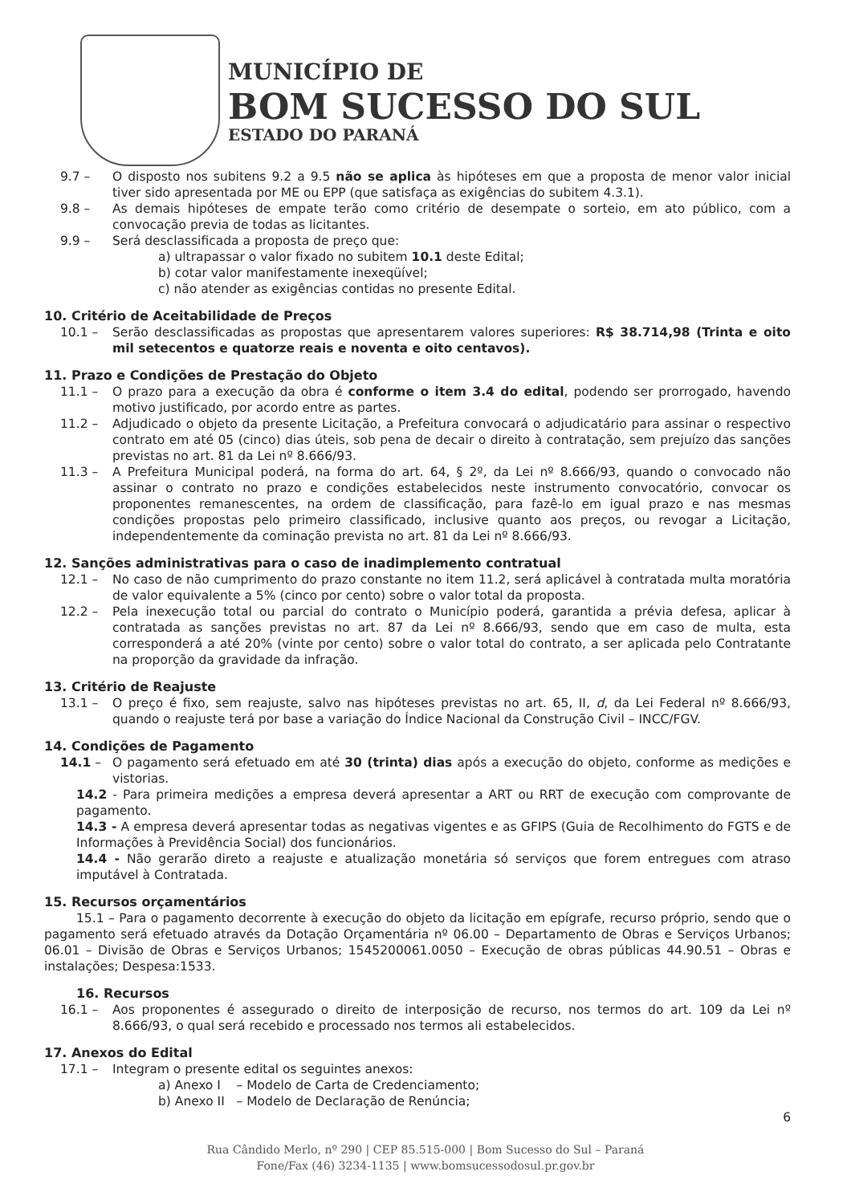MUNICÍPIO DE
BOM SUCESSO DO SUL
ESTADO DO PARANÁ
9.7 – O disposto nos subitens 9.2 a 9.5 não se aplica às hipóteses em que a proposta de menor valor inicial tiver sido apresentada por ME ou EPP (que satisfaça as exigências do subitem 4.3.1).
9.8 – As demais hipóteses de empate terão como critério de desempate o sorteio, em ato público, com a convocação previa de todas as licitantes.
9.9 – Será desclassificada a proposta de preço que:
a) ultrapassar o valor fixado no subitem 10.1 deste Edital;
b) cotar valor manifestamente inexeqüível;
c) não atender as exigências contidas no presente Edital.
10. Critério de Aceitabilidade de Preços
10.1 – Serão desclassificadas as propostas que apresentarem valores superiores: R$ 38.714,98 (Trinta e oito mil setecentos e quatorze reais e noventa e oito centavos).
11. Prazo e Condições de Prestação do Objeto
11.1 – O prazo para a execução da obra é conforme o item 3.4 do edital, podendo ser prorrogado, havendo motivo justificado, por acordo entre as partes.
11.2 – Adjudicado o objeto da presente Licitação, a Prefeitura convocará o adjudicatário para assinar o respectivo contrato em até 05 (cinco) dias úteis, sob pena de decair o direito à contratação, sem prejuízo das sanções previstas no art. 81 da Lei nº 8.666/93.
11.3 – A Prefeitura Municipal poderá, na forma do art. 64, § 2º, da Lei nº 8.666/93, quando o convocado não assinar o contrato no prazo e condições estabelecidos neste instrumento convocatório, convocar os proponentes remanescentes, na ordem de classificação, para fazê-lo em igual prazo e nas mesmas condições propostas pelo primeiro classificado, inclusive quanto aos preços, ou revogar a Licitação, independentemente da cominação prevista no art. 81 da Lei nº 8.666/93.
12. Sanções administrativas para o caso de inadimplemento contratual
12.1 – No caso de não cumprimento do prazo constante no item 11.2, será aplicável à contratada multa moratória de valor equivalente a 5% (cinco por cento) sobre o valor total da proposta.
12.2 – Pela inexecução total ou parcial do contrato o Município poderá, garantida a prévia defesa, aplicar à contratada as sanções previstas no art. 87 da Lei nº 8.666/93, sendo que em caso de multa, esta corresponderá a até 20% (vinte por cento) sobre o valor total do contrato, a ser aplicada pelo Contratante na proporção da gravidade da infração.
13. Critério de Reajuste
13.1 – O preço é fixo, sem reajuste, salvo nas hipóteses previstas no art. 65, II, d, da Lei Federal nº 8.666/93, quando o reajuste terá por base a variação do Índice Nacional da Construção Civil – INCC/FGV.
14. Condições de Pagamento
14.1 – O pagamento será efetuado em até 30 (trinta) dias após a execução do objeto, conforme as medições e vistorias.
14.2 - Para primeira medições a empresa deverá apresentar a ART ou RRT de execução com comprovante de pagamento.
14.3 - A empresa deverá apresentar todas as negativas vigentes e as GFIPS (Guia de Recolhimento do FGTS e de Informações à Previdência Social) dos funcionários.
14.4 - Não gerarão direto a reajuste e atualização monetária só serviços que forem entregues com atraso imputável à Contratada.
15. Recursos orçamentários
15.1 – Para o pagamento decorrente à execução do objeto da licitação em epígrafe, recurso próprio, sendo que o pagamento será efetuado através da Dotação Orçamentária nº 06.00 – Departamento de Obras e Serviços Urbanos; 06.01 – Divisão de Obras e Serviços Urbanos; 1545200061.0050 – Execução de obras públicas 44.90.51 – Obras e instalações; Despesa:1533.
16. Recursos
16.1 – Aos proponentes é assegurado o direito de interposição de recurso, nos termos do art. 109 da Lei nº 8.666/93, o qual será recebido e processado nos termos ali estabelecidos.
17. Anexos do Edital
17.1 – Integram o presente edital os seguintes anexos:
a) Anexo I – Modelo de Carta de Credenciamento;
b) Anexo II – Modelo de Declaração de Renúncia;
6
Rua Cândido Merlo, nº 290 | CEP 85.515-000 | Bom Sucesso do Sul – Paraná
Fone/Fax (46) 3234-1135 | www.bomsucessodosul.pr.gov.br